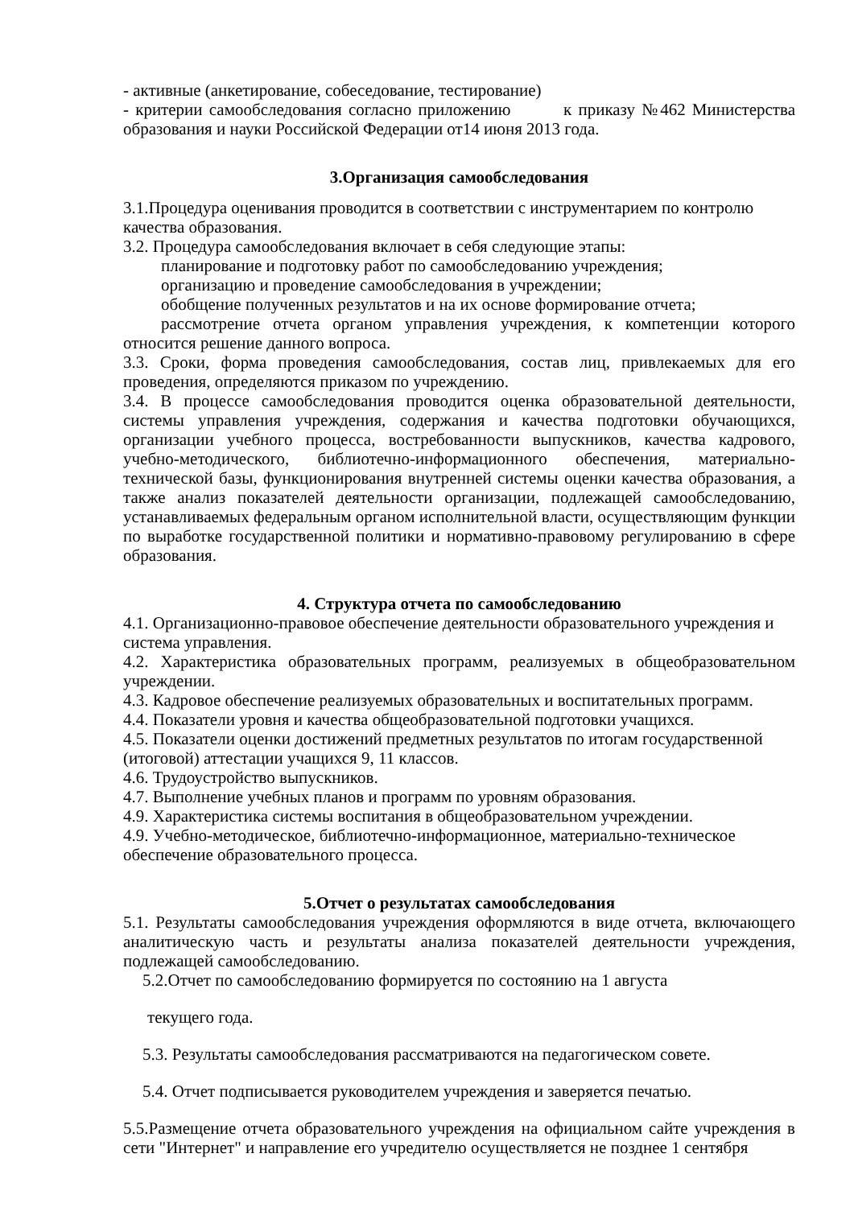- активные (анкетирование, собеседование, тестирование)
- критерии самообследования согласно приложению к приказу №462 Министерства образования и науки Российской Федерации от14 июня 2013 года.
3.Организация самообследования
3.1.Процедура оценивания проводится в соответствии с инструментарием по контролю качества образования.
3.2. Процедура самообследования включает в себя следующие этапы:
планирование и подготовку работ по самообследованию учреждения;
организацию и проведение самообследования в учреждении;
обобщение полученных результатов и на их основе формирование отчета;
рассмотрение отчета органом управления учреждения, к компетенции которого относится решение данного вопроса.
3.3. Сроки, форма проведения самообследования, состав лиц, привлекаемых для его проведения, определяются приказом по учреждению.
3.4. В процессе самообследования проводится оценка образовательной деятельности, системы управления учреждения, содержания и качества подготовки обучающихся, организации учебного процесса, востребованности выпускников, качества кадрового, учебно-методического, библиотечно-информационного обеспечения, материально-технической базы, функционирования внутренней системы оценки качества образования, а также анализ показателей деятельности организации, подлежащей самообследованию, устанавливаемых федеральным органом исполнительной власти, осуществляющим функции по выработке государственной политики и нормативно-правовому регулированию в сфере образования.
4. Структура отчета по самообследованию
4.1. Организационно-правовое обеспечение деятельности образовательного учреждения и система управления.
4.2. Характеристика образовательных программ, реализуемых в общеобразовательном учреждении.
4.3. Кадровое обеспечение реализуемых образовательных и воспитательных программ.
4.4. Показатели уровня и качества общеобразовательной подготовки учащихся.
4.5. Показатели оценки достижений предметных результатов по итогам государственной (итоговой) аттестации учащихся 9, 11 классов.
4.6. Трудоустройство выпускников.
4.7. Выполнение учебных планов и программ по уровням образования.
4.9. Характеристика системы воспитания в общеобразовательном учреждении.
4.9. Учебно-методическое, библиотечно-информационное, материально-техническое обеспечение образовательного процесса.
5.Отчет о результатах самообследования
5.1. Результаты самообследования учреждения оформляются в виде отчета, включающего аналитическую часть и результаты анализа показателей деятельности учреждения, подлежащей самообследованию.
5.2.Отчет по самообследованию формируется по состоянию на 1 августа
текущего года.
5.3. Результаты самообследования рассматриваются на педагогическом совете.
5.4. Отчет подписывается руководителем учреждения и заверяется печатью.
5.5.Размещение отчета образовательного учреждения на официальном сайте учреждения в сети "Интернет" и направление его учредителю осуществляется не позднее 1 сентября